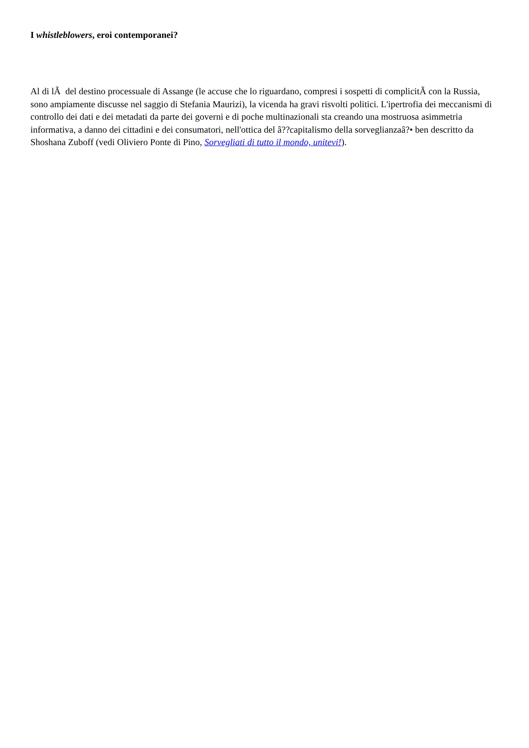I whistleblowers, eroi contemporanei?
Al di lÃ del destino processuale di Assange (le accuse che lo riguardano, compresi i sospetti di complicitÃ con la Russia, sono ampiamente discusse nel saggio di Stefania Maurizi), la vicenda ha gravi risvolti politici. L'ipertrofia dei meccanismi di controllo dei dati e dei metadati da parte dei governi e di poche multinazionali sta creando una mostruosa asimmetria informativa, a danno dei cittadini e dei consumatori, nell'ottica del â??capitalismo della sorveglianzaâ?• ben descritto da Shoshana Zuboff (vedi Oliviero Ponte di Pino, Sorvegliati di tutto il mondo, unitevi!).